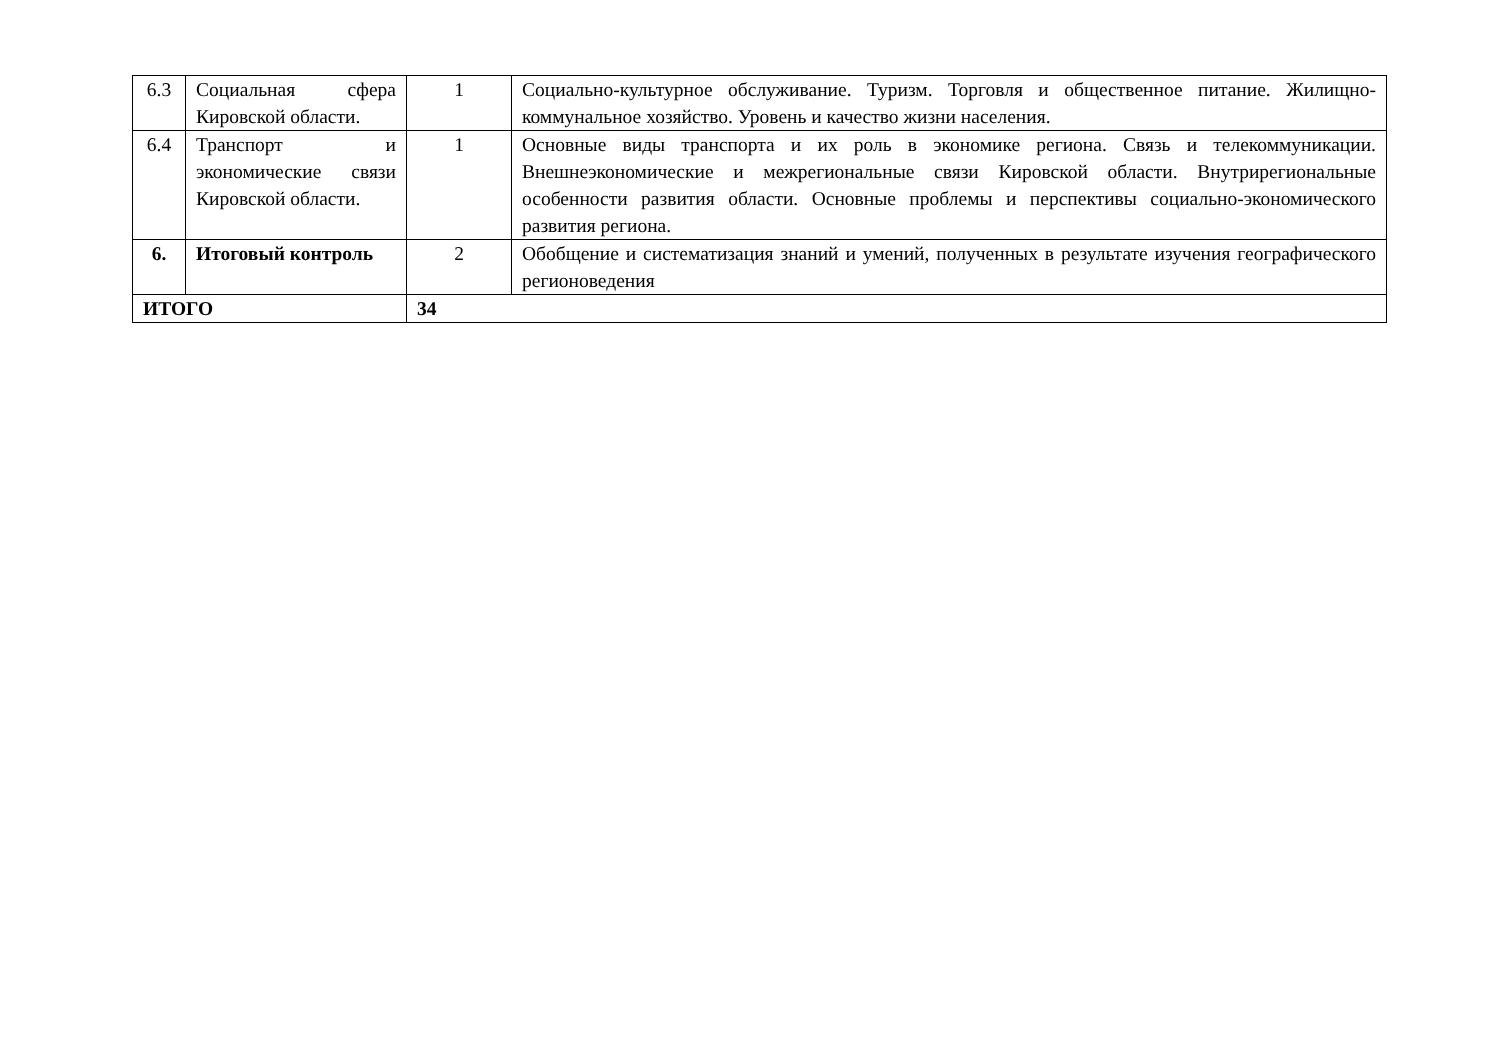| 6.3 | Социальная сфера Кировской области. | 1 | Социально-культурное обслуживание. Туризм. Торговля и общественное питание. Жилищно-коммунальное хозяйство. Уровень и качество жизни населения. |
| 6.4 | Транспорт и экономические связи Кировской области. | 1 | Основные виды транспорта и их роль в экономике региона. Связь и телекоммуникации. Внешнеэкономические и межрегиональные связи Кировской области. Внутрирегиональные особенности развития области. Основные проблемы и перспективы социально-экономического развития региона. |
| 6. | Итоговый контроль | 2 | Обобщение и систематизация знаний и умений, полученных в результате изучения географического регионоведения |
| ИТОГО | | 34 | |